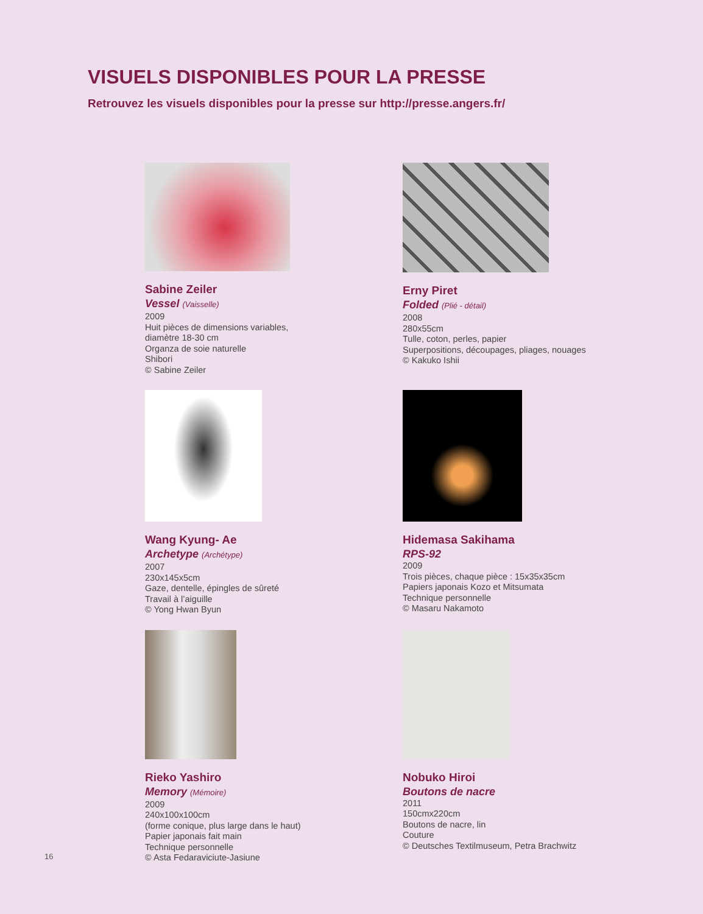VISUELS DISPONIBLES POUR LA PRESSE
Retrouvez les visuels disponibles pour la presse sur http://presse.angers.fr/
Sabine Zeiler
Vessel (Vaisselle)
2009
Huit pièces de dimensions variables,
diamètre 18-30 cm
Organza de soie naturelle
Shibori
© Sabine Zeiler
Erny Piret
Folded (Plié - détail)
2008
280x55cm
Tulle, coton, perles, papier
Superpositions, découpages, pliages, nouages
© Kakuko Ishii
Wang Kyung- Ae
Archetype (Archétype)
2007
230x145x5cm
Gaze, dentelle, épingles de sûreté
Travail à l’aiguille
© Yong Hwan Byun
Hidemasa Sakihama
RPS-92
2009
Trois pièces, chaque pièce : 15x35x35cm
Papiers japonais Kozo et Mitsumata
Technique personnelle
© Masaru Nakamoto
Rieko Yashiro
Memory (Mémoire)
2009
240x100x100cm
(forme conique, plus large dans le haut)
Papier japonais fait main
Technique personnelle
© Asta Fedaraviciute-Jasiune
Nobuko Hiroi
Boutons de nacre
2011
150cmx220cm
Boutons de nacre, lin
Couture
© Deutsches Textilmuseum, Petra Brachwitz
16